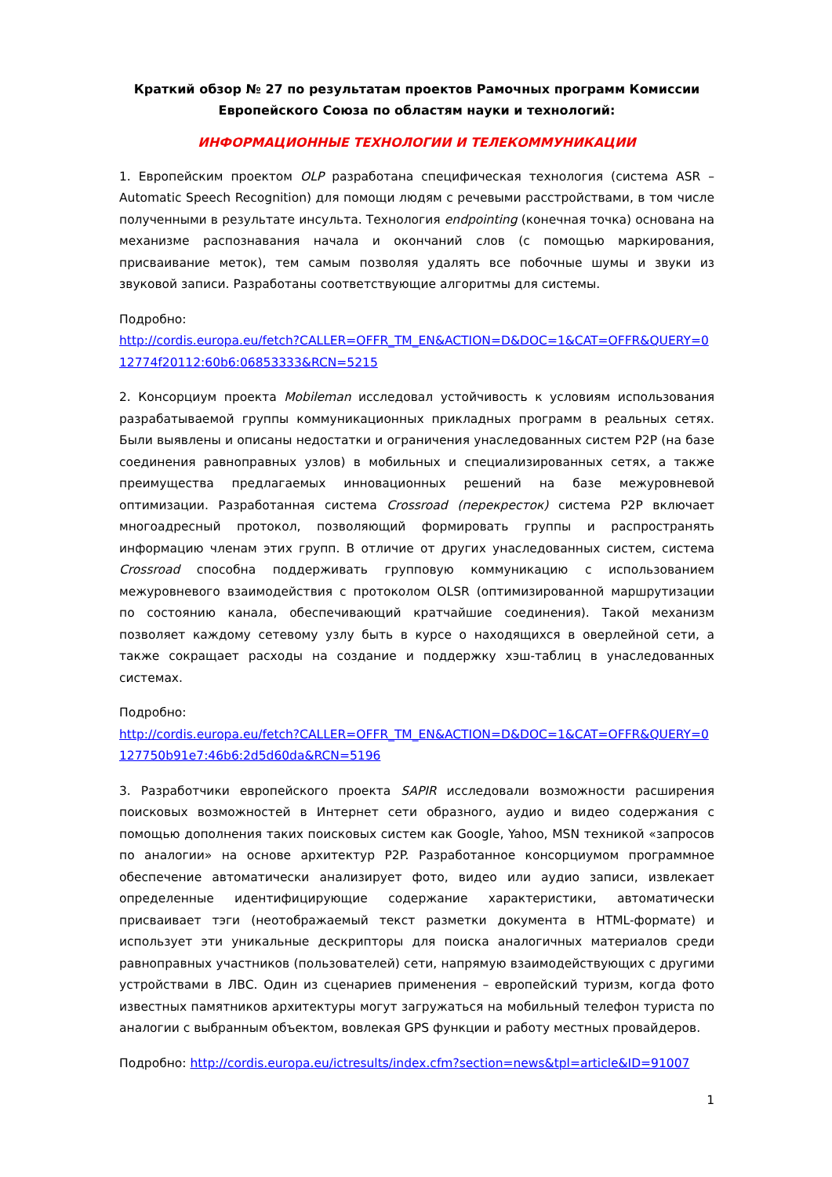Краткий обзор № 27 по результатам проектов Рамочных программ Комиссии Европейского Союза по областям науки и технологий:
ИНФОРМАЦИОННЫЕ ТЕХНОЛОГИИ И ТЕЛЕКОММУНИКАЦИИ
1. Европейским проектом OLP разработана специфическая технология (система ASR – Automatic Speech Recognition) для помощи людям с речевыми расстройствами, в том числе полученными в результате инсульта. Технология endpointing (конечная точка) основана на механизме распознавания начала и окончаний слов (с помощью маркирования, присваивание меток), тем самым позволяя удалять все побочные шумы и звуки из звуковой записи. Разработаны соответствующие алгоритмы для системы.
Подробно:
http://cordis.europa.eu/fetch?CALLER=OFFR_TM_EN&ACTION=D&DOC=1&CAT=OFFR&QUERY=012774f20112:60b6:06853333&RCN=5215
2. Консорциум проекта Mobileman исследовал устойчивость к условиям использования разрабатываемой группы коммуникационных прикладных программ в реальных сетях. Были выявлены и описаны недостатки и ограничения унаследованных систем P2P (на базе соединения равноправных узлов) в мобильных и специализированных сетях, а также преимущества предлагаемых инновационных решений на базе межуровневой оптимизации. Разработанная система Crossroad (перекресток) система P2P включает многоадресный протокол, позволяющий формировать группы и распространять информацию членам этих групп. В отличие от других унаследованных систем, система Crossroad способна поддерживать групповую коммуникацию с использованием межуровневого взаимодействия с протоколом OLSR (оптимизированной маршрутизации по состоянию канала, обеспечивающий кратчайшие соединения). Такой механизм позволяет каждому сетевому узлу быть в курсе о находящихся в оверлейной сети, а также сокращает расходы на создание и поддержку хэш-таблиц в унаследованных системах.
Подробно:
http://cordis.europa.eu/fetch?CALLER=OFFR_TM_EN&ACTION=D&DOC=1&CAT=OFFR&QUERY=0127750b91e7:46b6:2d5d60da&RCN=5196
3. Разработчики европейского проекта SAPIR исследовали возможности расширения поисковых возможностей в Интернет сети образного, аудио и видео содержания с помощью дополнения таких поисковых систем как Google, Yahoo, MSN техникой «запросов по аналогии» на основе архитектур P2P. Разработанное консорциумом программное обеспечение автоматически анализирует фото, видео или аудио записи, извлекает определенные идентифицирующие содержание характеристики, автоматически присваивает тэги (неотображаемый текст разметки документа в HTML-формате) и использует эти уникальные дескрипторы для поиска аналогичных материалов среди равноправных участников (пользователей) сети, напрямую взаимодействующих с другими устройствами в ЛВС. Один из сценариев применения – европейский туризм, когда фото известных памятников архитектуры могут загружаться на мобильный телефон туриста по аналогии с выбранным объектом, вовлекая GPS функции и работу местных провайдеров.
Подробно: http://cordis.europa.eu/ictresults/index.cfm?section=news&tpl=article&ID=91007
1